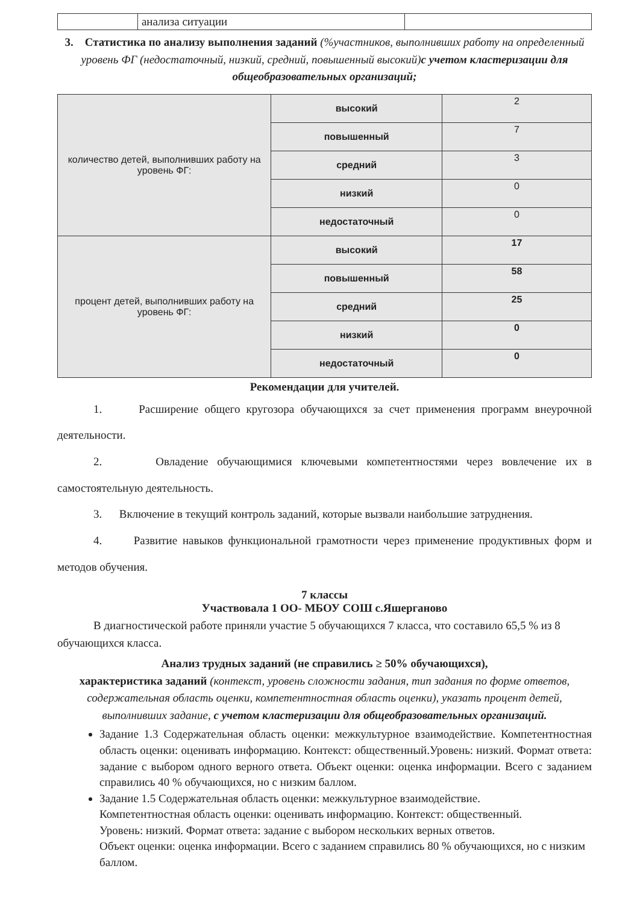| | анализа ситуации | |
3. Статистика по анализу выполнения заданий (%участников, выполнивших работу на определенный уровень ФГ (недостаточный, низкий, средний, повышенный высокий) с учетом кластеризации для общеобразовательных организаций;
| количество детей, выполнивших работу на уровень ФГ: | высокий | 2 |
| | повышенный | 7 |
| | средний | 3 |
| | низкий | 0 |
| | недостаточный | 0 |
| процент детей, выполнивших работу на уровень ФГ: | высокий | 17 |
| | повышенный | 58 |
| | средний | 25 |
| | низкий | 0 |
| | недостаточный | 0 |
Рекомендации для учителей.
1. Расширение общего кругозора обучающихся за счет применения программ внеурочной деятельности.
2. Овладение обучающимися ключевыми компетентностями через вовлечение их в самостоятельную деятельность.
3. Включение в текущий контроль заданий, которые вызвали наибольшие затруднения.
4. Развитие навыков функциональной грамотности через применение продуктивных форм и методов обучения.
7 классы
Участвовала 1 ОО- МБОУ СОШ с.Яшерганово
В диагностической работе приняли участие 5 обучающихся 7 класса, что составило 65,5 % из 8 обучающихся класса.
Анализ трудных заданий (не справились ≥ 50% обучающихся),
характеристика заданий (контекст, уровень сложности задания, тип задания по форме ответов, содержательная область оценки, компетентностная область оценки), указать процент детей, выполнивших задание, с учетом кластеризации для общеобразовательных организаций.
Задание 1.3 Содержательная область оценки: межкультурное взаимодействие. Компетентностная область оценки: оценивать информацию. Контекст: общественный.Уровень: низкий. Формат ответа: задание с выбором одного верного ответа. Объект оценки: оценка информации. Всего с заданием справились 40 % обучающихся, но с низким баллом.
Задание 1.5 Содержательная область оценки: межкультурное взаимодействие.
Компетентностная область оценки: оценивать информацию. Контекст: общественный.
Уровень: низкий. Формат ответа: задание с выбором нескольких верных ответов.
Объект оценки: оценка информации. Всего с заданием справились 80 % обучающихся, но с низким баллом.